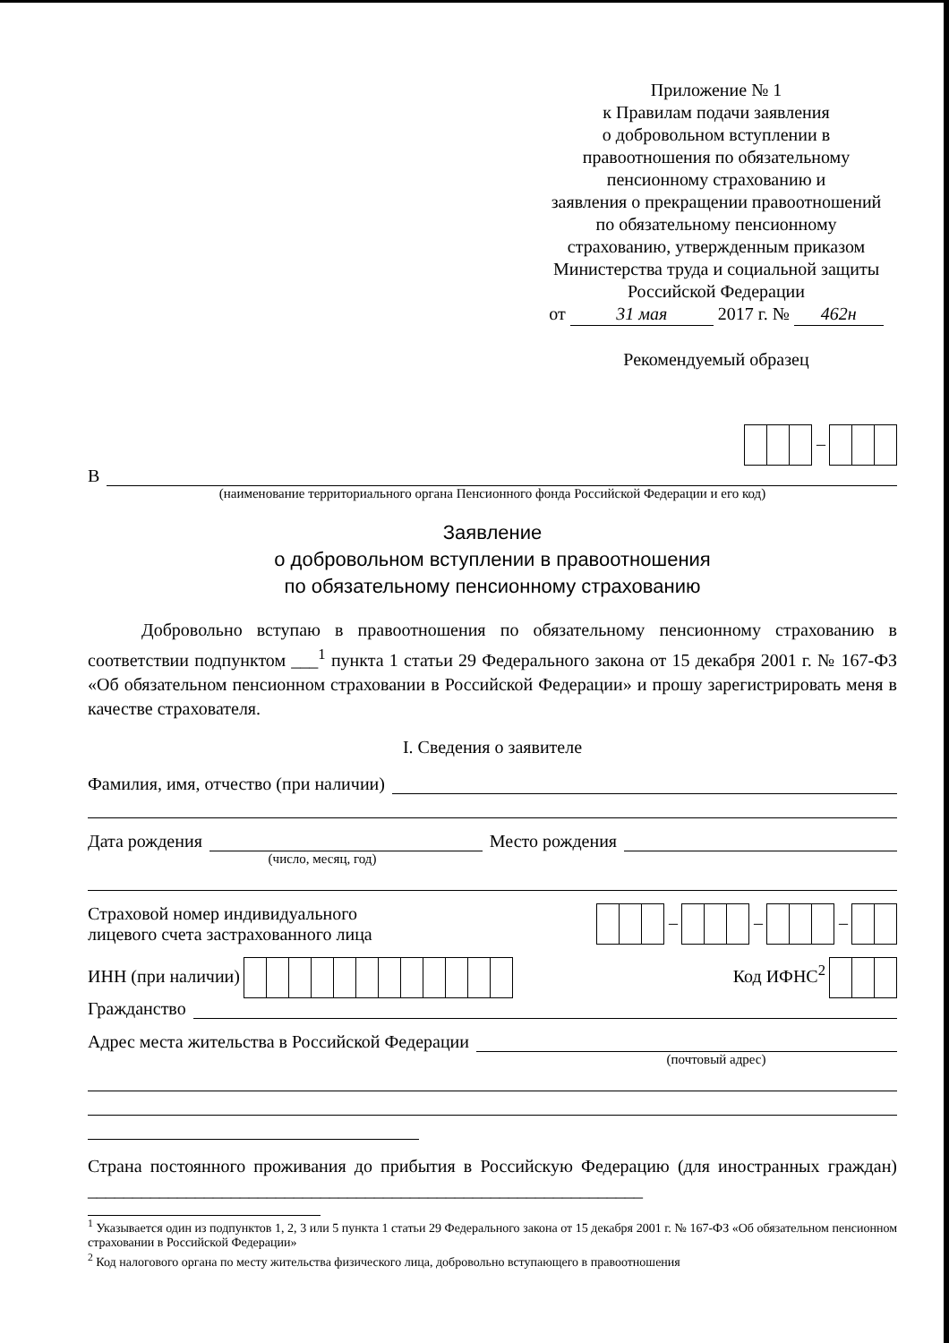Приложение № 1
к Правилам подачи заявления
о добровольном вступлении в
правоотношения по обязательному
пенсионному страхованию и
заявления о прекращении правоотношений
по обязательному пенсионному
страхованию, утвержденным приказом
Министерства труда и социальной защиты
Российской Федерации
от 31 мая 2017 г. № 462н
Рекомендуемый образец
–
В
(наименование территориального органа Пенсионного фонда Российской Федерации и его код)
Заявление
о добровольном вступлении в правоотношения
по обязательному пенсионному страхованию
Добровольно вступаю в правоотношения по обязательному пенсионному страхованию в соответствии подпунктом ___<sup>1</sup> пункта 1 статьи 29 Федерального закона от 15 декабря 2001 г. № 167-ФЗ «Об обязательном пенсионном страховании в Российской Федерации» и прошу зарегистрировать меня в качестве страхователя.
I. Сведения о заявителе
Фамилия, имя, отчество (при наличии)
Дата рождения
Место рождения
(число, месяц, год)
Страховой номер индивидуального
лицевого счета застрахованного лица
– – –
ИНН (при наличии)
Код ИФНС<sup>2</sup>
Гражданство
Адрес места жительства в Российской Федерации
(почтовый адрес)
Страна постоянного проживания до прибытия в Российскую Федерацию (для иностранных граждан) ______________________________________________________________
<sup>1</sup> Указывается один из подпунктов 1, 2, 3 или 5 пункта 1 статьи 29 Федерального закона от 15 декабря 2001 г. № 167-ФЗ «Об обязательном пенсионном страховании в Российской Федерации»
<sup>2</sup> Код налогового органа по месту жительства физического лица, добровольно вступающего в правоотношения